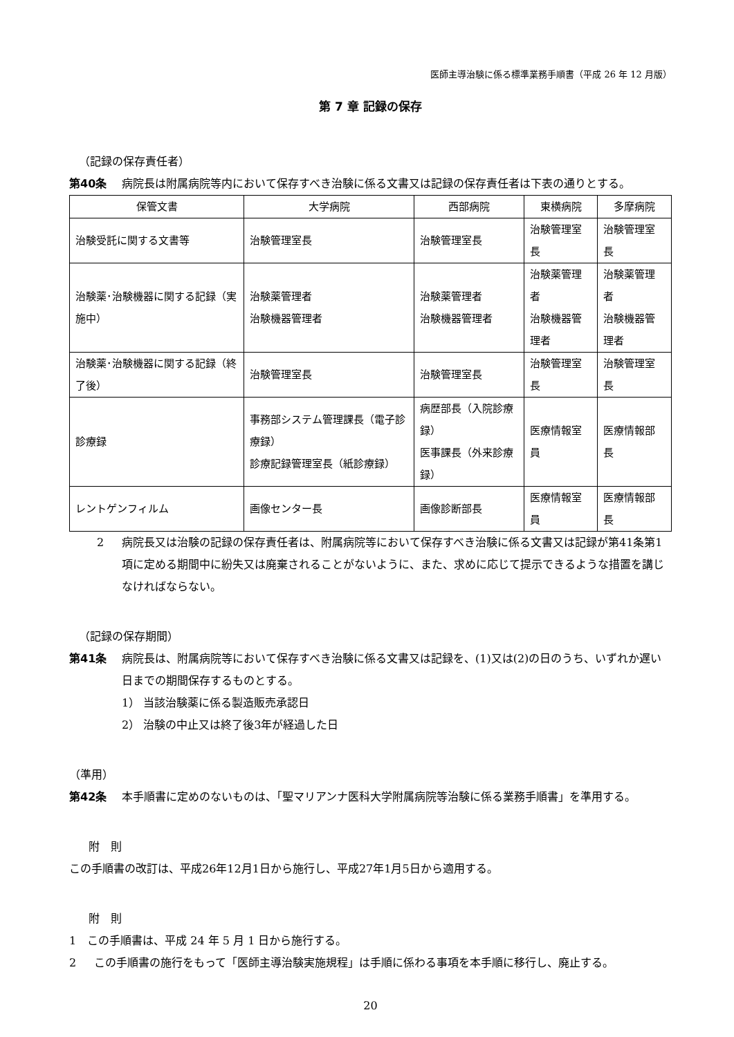医師主導治験に係る標準業務手順書（平成 26 年 12 月版）
第 7 章 記録の保存
（記録の保存責任者）
第40条 病院長は附属病院等内において保存すべき治験に係る文書又は記録の保存責任者は下表の通りとする。
| 保管文書 | 大学病院 | 西部病院 | 東横病院 | 多摩病院 |
| --- | --- | --- | --- | --- |
| 治験受託に関する文書等 | 治験管理室長 | 治験管理室長 | 治験管理室長 | 治験管理室長 |
| 治験薬･治験機器に関する記録（実施中） | 治験薬管理者 治験機器管理者 | 治験薬管理者 治験機器管理者 | 治験薬管理者 治験機器管理者 | 治験薬管理者 治験機器管理者 |
| 治験薬･治験機器に関する記録（終了後） | 治験管理室長 | 治験管理室長 | 治験管理室長 | 治験管理室長 |
| 診療録 | 事務部システム管理課長（電子診療録） 診療記録管理室長（紙診療録） | 病歴部長（入院診療録） 医事課長（外来診療録） | 医療情報室員 | 医療情報部長 |
| レントゲンフィルム | 画像センター長 | 画像診断部長 | 医療情報室員 | 医療情報部長 |
2 病院長又は治験の記録の保存責任者は、附属病院等において保存すべき治験に係る文書又は記録が第41条第1項に定める期間中に紛失又は廃棄されることがないように、また、求めに応じて提示できるような措置を講じなければならない。
（記録の保存期間）
第41条 病院長は、附属病院等において保存すべき治験に係る文書又は記録を、(1)又は(2)の日のうち、いずれか遅い日までの期間保存するものとする。
1） 当該治験薬に係る製造販売承認日
2） 治験の中止又は終了後3年が経過した日
（準用）
第42条 本手順書に定めのないものは、「聖マリアンナ医科大学附属病院等治験に係る業務手順書」を準用する。
附　則
この手順書の改訂は、平成26年12月1日から施行し、平成27年1月5日から適用する。
附　則
1　この手順書は、平成 24 年 5 月 1 日から施行する。
2 この手順書の施行をもって「医師主導治験実施規程」は手順に係わる事項を本手順に移行し、廃止する。
20